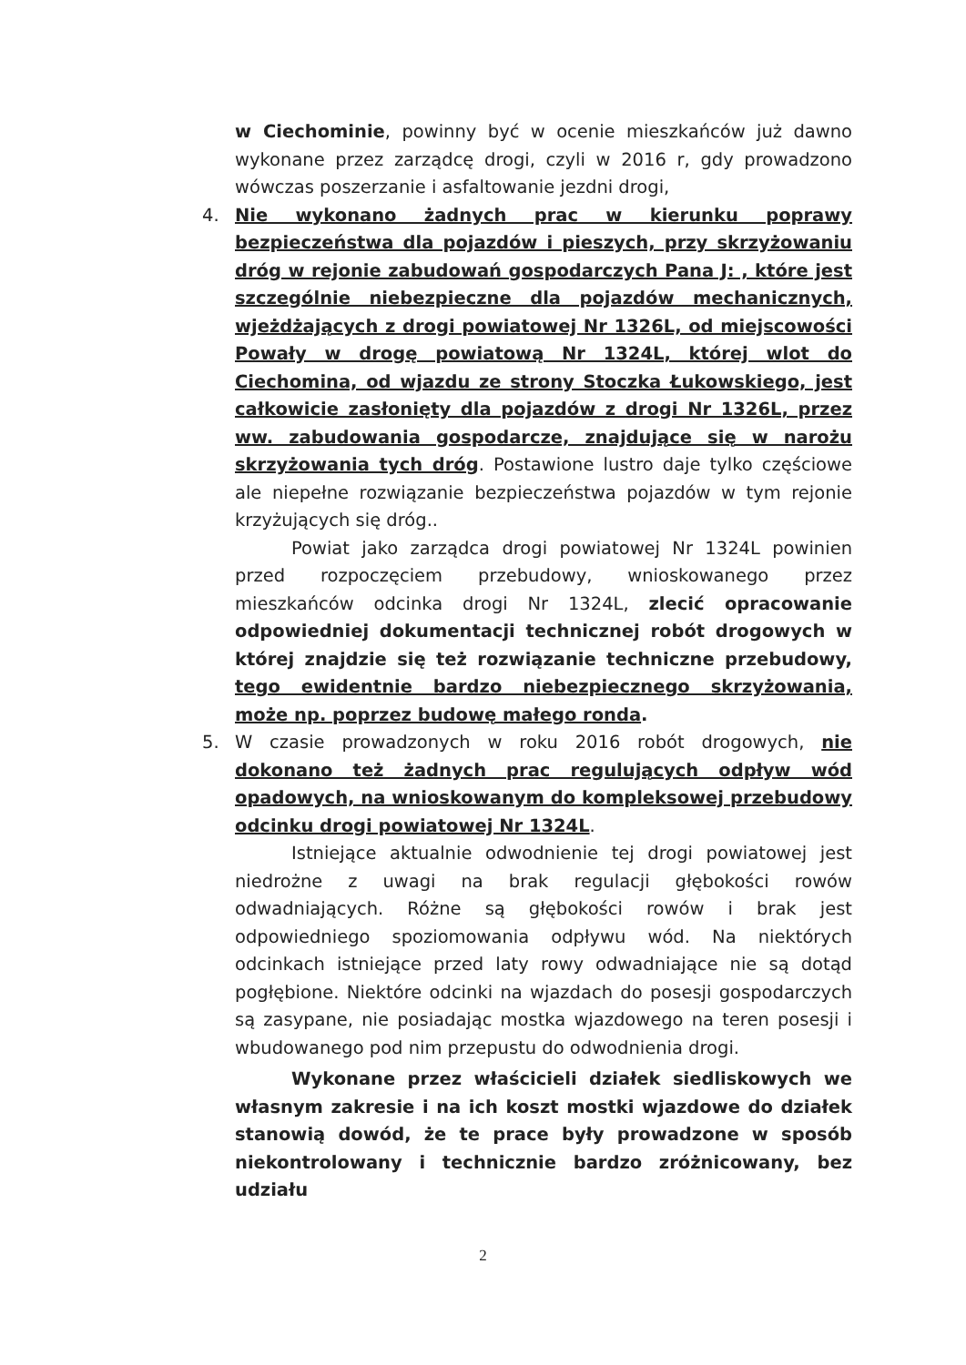w Ciechominie, powinny być w ocenie mieszkańców już dawno wykonane przez zarządcę drogi, czyli w 2016 r, gdy prowadzono wówczas poszerzanie i asfaltowanie jezdni drogi,
4. Nie wykonano żadnych prac w kierunku poprawy bezpieczeństwa dla pojazdów i pieszych, przy skrzyżowaniu dróg w rejonie zabudowań gospodarczych Pana J: , które jest szczególnie niebezpieczne dla pojazdów mechanicznych, wjeżdżających z drogi powiatowej Nr 1326L, od miejscowości Powały w drogę powiatową Nr 1324L, której wlot do Ciechomina, od wjazdu ze strony Stoczka Łukowskiego, jest całkowicie zasłonięty dla pojazdów z drogi Nr 1326L, przez ww. zabudowania gospodarcze, znajdujące się w narożu skrzyżowania tych dróg. Postawione lustro daje tylko częściowe ale niepełne rozwiązanie bezpieczeństwa pojazdów w tym rejonie krzyżujących się dróg..
Powiat jako zarządca drogi powiatowej Nr 1324L powinien przed rozpoczęciem przebudowy, wnioskowanego przez mieszkańców odcinka drogi Nr 1324L, zlecić opracowanie odpowiedniej dokumentacji technicznej robót drogowych w której znajdzie się też rozwiązanie techniczne przebudowy, tego ewidentnie bardzo niebezpiecznego skrzyżowania, może np. poprzez budowę małego ronda.
5. W czasie prowadzonych w roku 2016 robót drogowych, nie dokonano też żadnych prac regulujących odpływ wód opadowych, na wnioskowanym do kompleksowej przebudowy odcinku drogi powiatowej Nr 1324L.
Istniejące aktualnie odwodnienie tej drogi powiatowej jest niedrożne z uwagi na brak regulacji głębokości rowów odwadniających. Różne są głębokości rowów i brak jest odpowiedniego spoziomowania odpływu wód. Na niektórych odcinkach istniejące przed laty rowy odwadniające nie są dotąd pogłębione. Niektóre odcinki na wjazdach do posesji gospodarczych są zasypane, nie posiadając mostka wjazdowego na teren posesji i wbudowanego pod nim przepustu do odwodnienia drogi.
Wykonane przez właścicieli działek siedliskowych we własnym zakresie i na ich koszt mostki wjazdowe do działek stanowią dowód, że te prace były prowadzone w sposób niekontrolowany i technicznie bardzo zróżnicowany, bez udziału
2